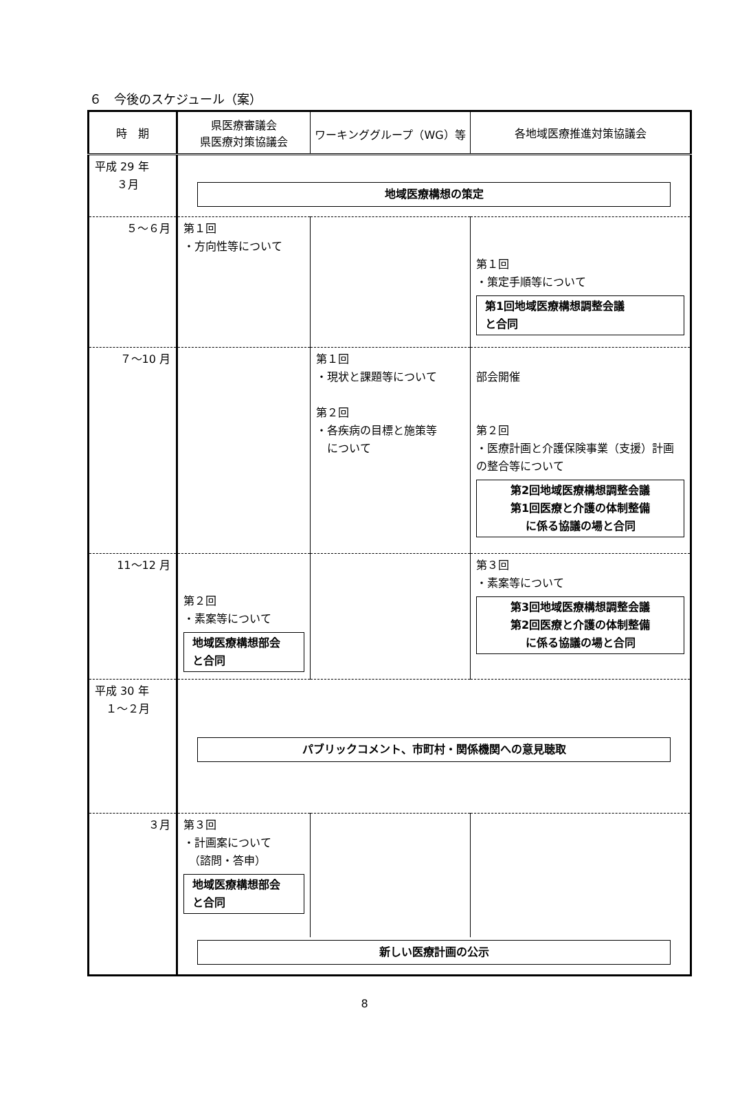６　今後のスケジュール（案）
| 時 期 | 県医療審議会 県医療対策協議会 | ワーキンググループ（WG）等 | 各地域医療推進対策協議会 |
| --- | --- | --- | --- |
| 平成 29 年 ３月 | 地域医療構想の策定 | | |
| ５～６月 | 第１回 ・方向性等について | | 第１回 ・策定手順等について 第1回地域医療構想調整会議 と合同 |
| ７～10 月 | | 第１回 ・現状と課題等について 第２回 ・各疾病の目標と施策等 について | 部会開催 第２回 ・医療計画と介護保険事業（支援）計画の整合等について 第2回地域医療構想調整会議 第1回医療と介護の体制整備 に係る協議の場と合同 |
| 11～12 月 | 第２回 ・素案等について 地域医療構想部会 と合同 | | 第３回 ・素案等について 第3回地域医療構想調整会議 第2回医療と介護の体制整備 に係る協議の場と合同 |
| 平成 30 年 １～２月 | パブリックコメント、市町村・関係機関への意見聴取 | | |
| ３月 | 第３回 ・計画案について （諮問・答申） 地域医療構想部会 と合同 | | |
| | 新しい医療計画の公示 | | |
8